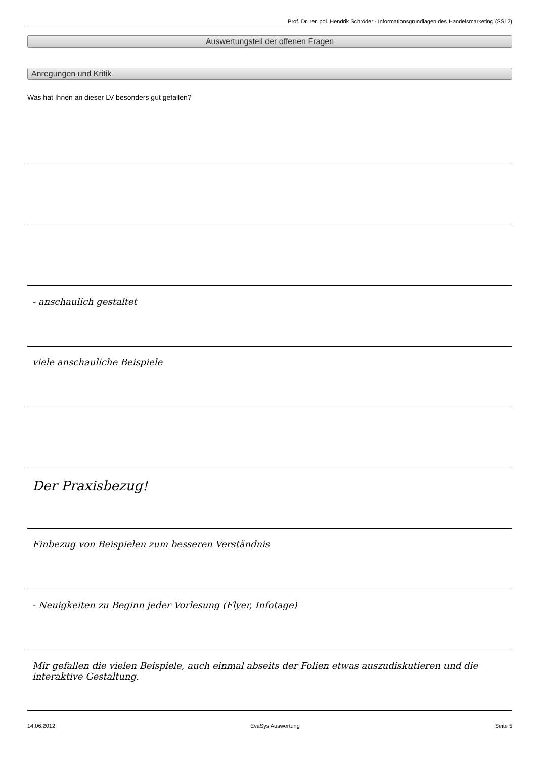Prof. Dr. rer. pol. Hendrik Schröder - Informationsgrundlagen des Handelsmarketing (SS12)
Auswertungsteil der offenen Fragen
Anregungen und Kritik
Was hat Ihnen an dieser LV besonders gut gefallen?
- anschaulich gestaltet
viele anschauliche Beispiele
Der Praxisbezug!
Einbezug von Beispielen zum besseren Verständnis
- Neuigkeiten zu Beginn jeder Vorlesung (Flyer, Infotage)
Mir gefallen die vielen Beispiele, auch einmal abseits der Folien etwas auszudiskutieren und die interaktive Gestaltung.
14.06.2012 EvaSys Auswertung Seite 5